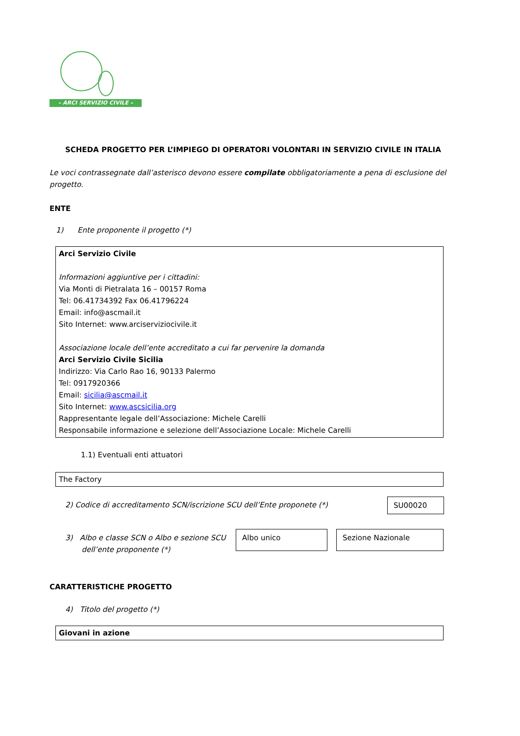– ARCI SERVIZIO CIVILE –
SCHEDA PROGETTO PER L’IMPIEGO DI OPERATORI VOLONTARI IN SERVIZIO CIVILE IN ITALIA
Le voci contrassegnate dall’asterisco devono essere compilate obbligatoriamente a pena di esclusione del progetto.
ENTE
1) Ente proponente il progetto (*)
Arci Servizio Civile
Informazioni aggiuntive per i cittadini:
Via Monti di Pietralata 16 – 00157 Roma
Tel: 06.41734392 Fax 06.41796224
Email: info@ascmail.it
Sito Internet: www.arciserviziocivile.it
Associazione locale dell’ente accreditato a cui far pervenire la domanda
Arci Servizio Civile Sicilia
Indirizzo: Via Carlo Rao 16, 90133 Palermo
Tel: 0917920366
Email: sicilia@ascmail.it
Sito Internet: www.ascsicilia.org
Rappresentante legale dell’Associazione: Michele Carelli
Responsabile informazione e selezione dell’Associazione Locale: Michele Carelli
1.1) Eventuali enti attuatori
The Factory
2) Codice di accreditamento SCN/iscrizione SCU dell’Ente proponete (*)
SU00020
3) Albo e classe SCN o Albo e sezione SCU
dell’ente proponente (*)
Albo unico Sezione Nazionale
CARATTERISTICHE PROGETTO
4) Titolo del progetto (*)
Giovani in azione